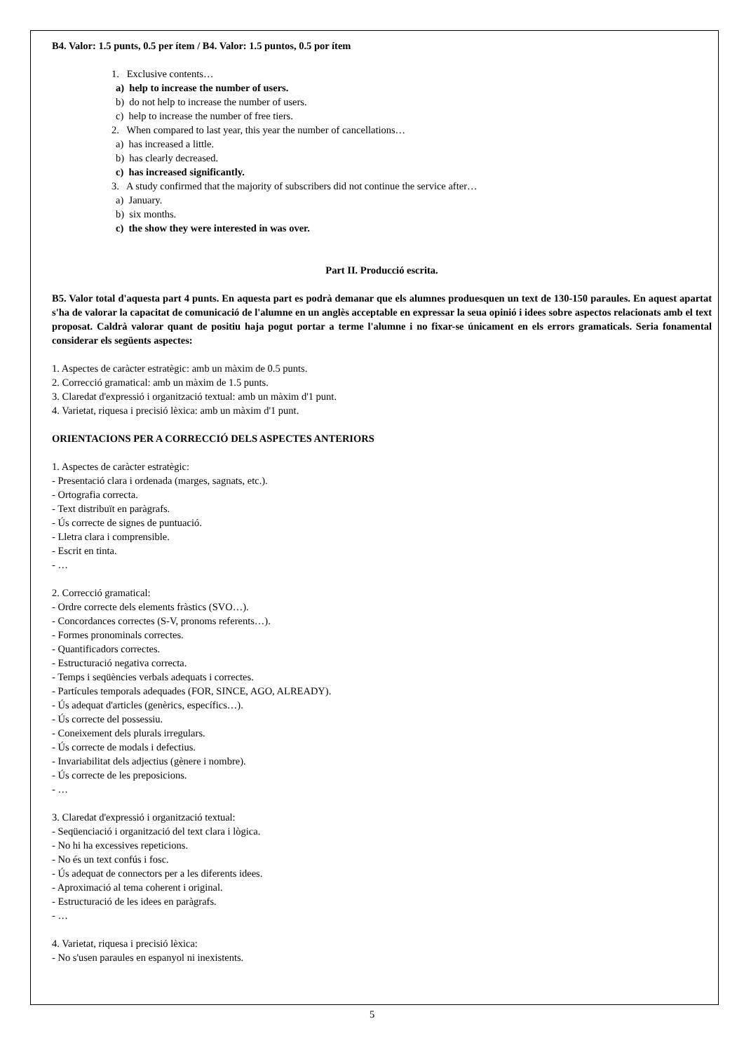B4. Valor: 1.5 punts, 0.5 per ítem / B4. Valor: 1.5 puntos, 0.5 por ítem
1. Exclusive contents…
a) help to increase the number of users.
b) do not help to increase the number of users.
c) help to increase the number of free tiers.
2. When compared to last year, this year the number of cancellations…
a) has increased a little.
b) has clearly decreased.
c) has increased significantly.
3. A study confirmed that the majority of subscribers did not continue the service after…
a) January.
b) six months.
c) the show they were interested in was over.
Part II. Producció escrita.
B5. Valor total d'aquesta part 4 punts. En aquesta part es podrà demanar que els alumnes produesquen un text de 130-150 paraules. En aquest apartat s'ha de valorar la capacitat de comunicació de l'alumne en un anglès acceptable en expressar la seua opinió i idees sobre aspectos relacionats amb el text proposat. Caldrà valorar quant de positiu haja pogut portar a terme l'alumne i no fixar-se únicament en els errors gramaticals. Seria fonamental considerar els següents aspectes:
1. Aspectes de caràcter estratègic: amb un màxim de 0.5 punts.
2. Correcció gramatical: amb un màxim de 1.5 punts.
3. Claredat d'expressió i organització textual: amb un màxim d'1 punt.
4. Varietat, riquesa i precisió lèxica: amb un màxim d'1 punt.
ORIENTACIONS PER A CORRECCIÓ DELS ASPECTES ANTERIORS
1. Aspectes de caràcter estratègic:
- Presentació clara i ordenada (marges, sagnats, etc.).
- Ortografia correcta.
- Text distribuït en paràgrafs.
- Ús correcte de signes de puntuació.
- Lletra clara i comprensible.
- Escrit en tinta.
- …
2. Correcció gramatical:
- Ordre correcte dels elements fràstics (SVO…).
- Concordances correctes (S-V, pronoms referents…).
- Formes pronominals correctes.
- Quantificadors correctes.
- Estructuració negativa correcta.
- Temps i seqüències verbals adequats i correctes.
- Partícules temporals adequades (FOR, SINCE, AGO, ALREADY).
- Ús adequat d'articles (genèrics, específics…).
- Ús correcte del possessiu.
- Coneixement dels plurals irregulars.
- Ús correcte de modals i defectius.
- Invariabilitat dels adjectius (gènere i nombre).
- Ús correcte de les preposicions.
- …
3. Claredat d'expressió i organització textual:
- Seqüenciació i organització del text clara i lògica.
- No hi ha excessives repeticions.
- No és un text confús i fosc.
- Ús adequat de connectors per a les diferents idees.
- Aproximació al tema coherent i original.
- Estructuració de les idees en paràgrafs.
- …
4. Varietat, riquesa i precisió lèxica:
- No s'usen paraules en espanyol ni inexistents.
5